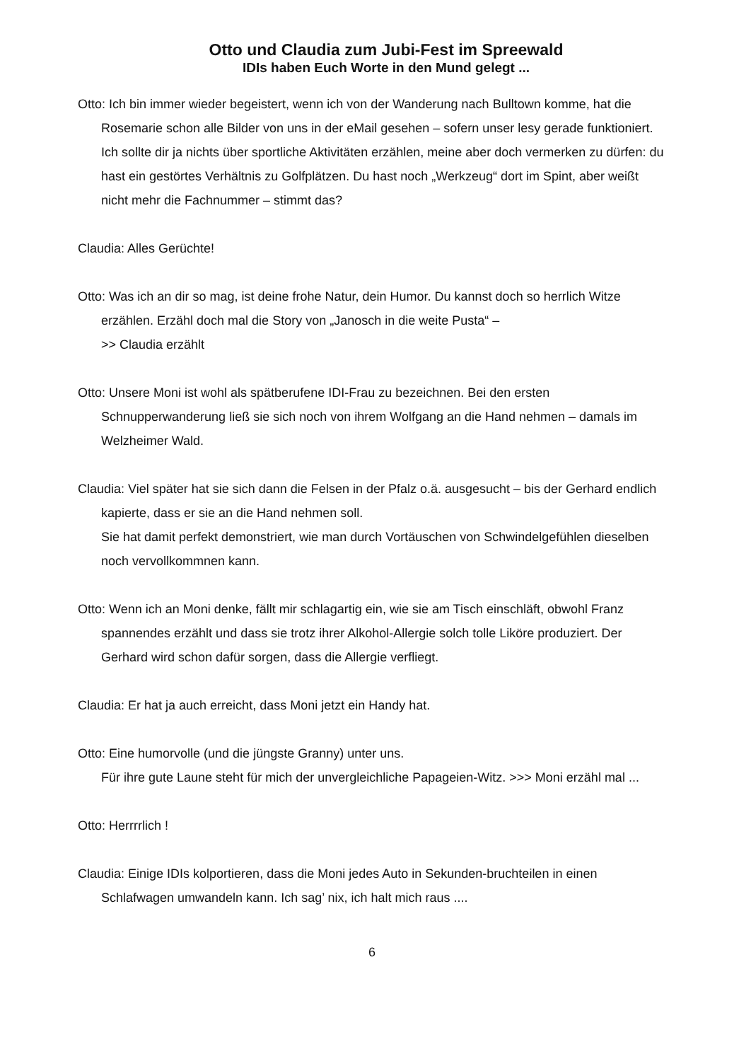Otto und Claudia zum Jubi-Fest im Spreewald
IDIs haben Euch Worte in den Mund gelegt ...
Otto: Ich bin immer wieder begeistert, wenn ich von der Wanderung nach Bulltown komme, hat die Rosemarie schon alle Bilder von uns in der eMail gesehen – sofern unser lesy gerade funktioniert.
Ich sollte dir ja nichts über sportliche Aktivitäten erzählen, meine aber doch vermerken zu dürfen: du hast ein gestörtes Verhältnis zu Golfplätzen. Du hast noch „Werkzeug“ dort im Spint, aber weißt nicht mehr die Fachnummer – stimmt das?
Claudia: Alles Gerüchte!
Otto: Was ich an dir so mag, ist deine frohe Natur, dein Humor. Du kannst doch so herrlich Witze erzählen. Erzähl doch mal die Story von „Janosch in die weite Pusta“ –
>> Claudia erzählt
Otto: Unsere Moni ist wohl als spätberufene IDI-Frau zu bezeichnen. Bei den ersten Schnupperwanderung ließ sie sich noch von ihrem Wolfgang an die Hand nehmen – damals im Welzheimer Wald.
Claudia: Viel später hat sie sich dann die Felsen in der Pfalz o.ä. ausgesucht – bis der Gerhard endlich kapierte, dass er sie an die Hand nehmen soll.
Sie hat damit perfekt demonstriert, wie man durch Vortäuschen von Schwindelgefühlen dieselben noch vervollkommnen kann.
Otto: Wenn ich an Moni denke, fällt mir schlagartig ein, wie sie am Tisch einschläft, obwohl Franz spannendes erzählt und dass sie trotz ihrer Alkohol-Allergie solch tolle Liköre produziert. Der Gerhard wird schon dafür sorgen, dass die Allergie verfliegt.
Claudia: Er hat ja auch erreicht, dass Moni jetzt ein Handy hat.
Otto: Eine humorvolle (und die jüngste Granny) unter uns.
Für ihre gute Laune steht für mich der unvergleichliche Papageien-Witz. >>> Moni erzähl mal ...
Otto: Herrrrlich !
Claudia: Einige IDIs kolportieren, dass die Moni jedes Auto in Sekunden-bruchteilen in einen Schlafwagen umwandeln kann. Ich sag’ nix, ich halt mich raus ....
6